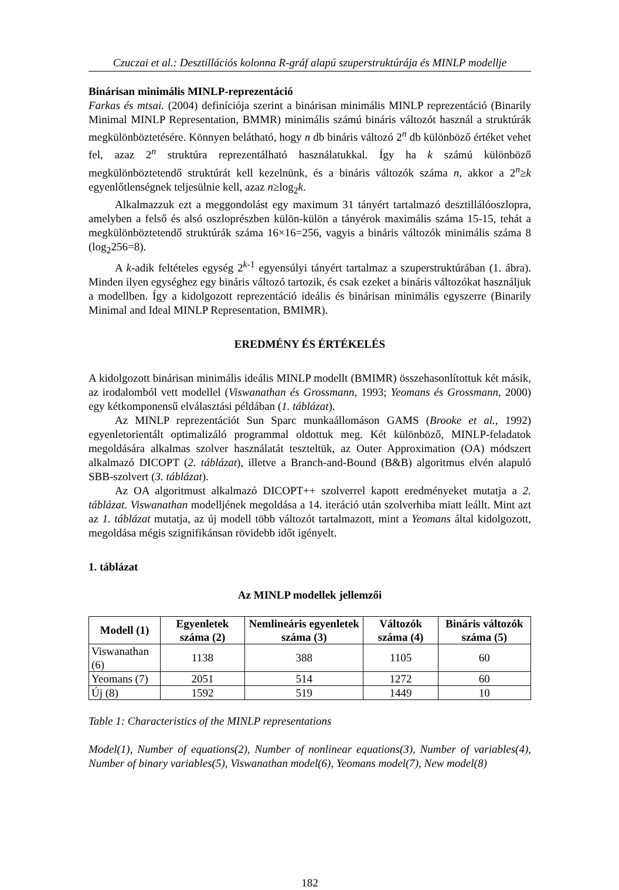Czuczai et al.: Desztillációs kolonna R-gráf alapú szuperstruktúrája és MINLP modellje
Binárisan minimális MINLP-reprezentáció
Farkas és mtsai. (2004) definíciója szerint a binárisan minimális MINLP reprezentáció (Binarily Minimal MINLP Representation, BMMR) minimális számú bináris változót használ a struktúrák megkülönböztetésére. Könnyen belátható, hogy n db bináris változó 2<sup>n</sup> db különböző értéket vehet fel, azaz 2<sup>n</sup> struktúra reprezentálható használatukkal. Így ha k számú különböző megkülönböztetendő struktúrát kell kezelnünk, és a bináris változók száma n, akkor a 2<sup>n</sup>≥k egyenlőtlenségnek teljesülnie kell, azaz n≥log<sub>2</sub>k.
Alkalmazzuk ezt a meggondolást egy maximum 31 tányért tartalmazó desztillálóoszlopra, amelyben a felső és alsó oszloprészben külön-külön a tányérok maximális száma 15-15, tehát a megkülönböztetendő struktúrák száma 16×16=256, vagyis a bináris változók minimális száma 8 (log<sub>2</sub>256=8).
A k-adik feltételes egység 2<sup>k-1</sup> egyensúlyi tányért tartalmaz a szuperstruktúrában (1. ábra). Minden ilyen egységhez egy bináris változó tartozik, és csak ezeket a bináris változókat használjuk a modellben. Így a kidolgozott reprezentáció ideális és binárisan minimális egyszerre (Binarily Minimal and Ideal MINLP Representation, BMIMR).
EREDMÉNY ÉS ÉRTÉKELÉS
A kidolgozott binárisan minimális ideális MINLP modellt (BMIMR) összehasonlítottuk két másik, az irodalomból vett modellel (Viswanathan és Grossmann, 1993; Yeomans és Grossmann, 2000) egy kétkomponensű elválasztási példában (1. táblázat).
Az MINLP reprezentációt Sun Sparc munkaállomáson GAMS (Brooke et al., 1992) egyenletorientált optimalizáló programmal oldottuk meg. Két különböző, MINLP-feladatok megoldására alkalmas szolver használatát teszteltük, az Outer Approximation (OA) módszert alkalmazó DICOPT (2. táblázat), illetve a Branch-and-Bound (B&B) algoritmus elvén alapuló SBB-szolvert (3. táblázat).
Az OA algoritmust alkalmazó DICOPT++ szolverrel kapott eredményeket mutatja a 2. táblázat. Viswanathan modelljének megoldása a 14. iteráció után szolverhiba miatt leállt. Mint azt az 1. táblázat mutatja, az új modell több változót tartalmazott, mint a Yeomans által kidolgozott, megoldása mégis szignifikánsan rövidebb időt igényelt.
1. táblázat
Az MINLP modellek jellemzői
| Modell (1) | Egyenletek száma (2) | Nemlineáris egyenletek száma (3) | Változók száma (4) | Bináris változók száma (5) |
| --- | --- | --- | --- | --- |
| Viswanathan (6) | 1138 | 388 | 1105 | 60 |
| Yeomans (7) | 2051 | 514 | 1272 | 60 |
| Új (8) | 1592 | 519 | 1449 | 10 |
Table 1: Characteristics of the MINLP representations
Model(1), Number of equations(2), Number of nonlinear equations(3), Number of variables(4), Number of binary variables(5), Viswanathan model(6), Yeomans model(7), New model(8)
182